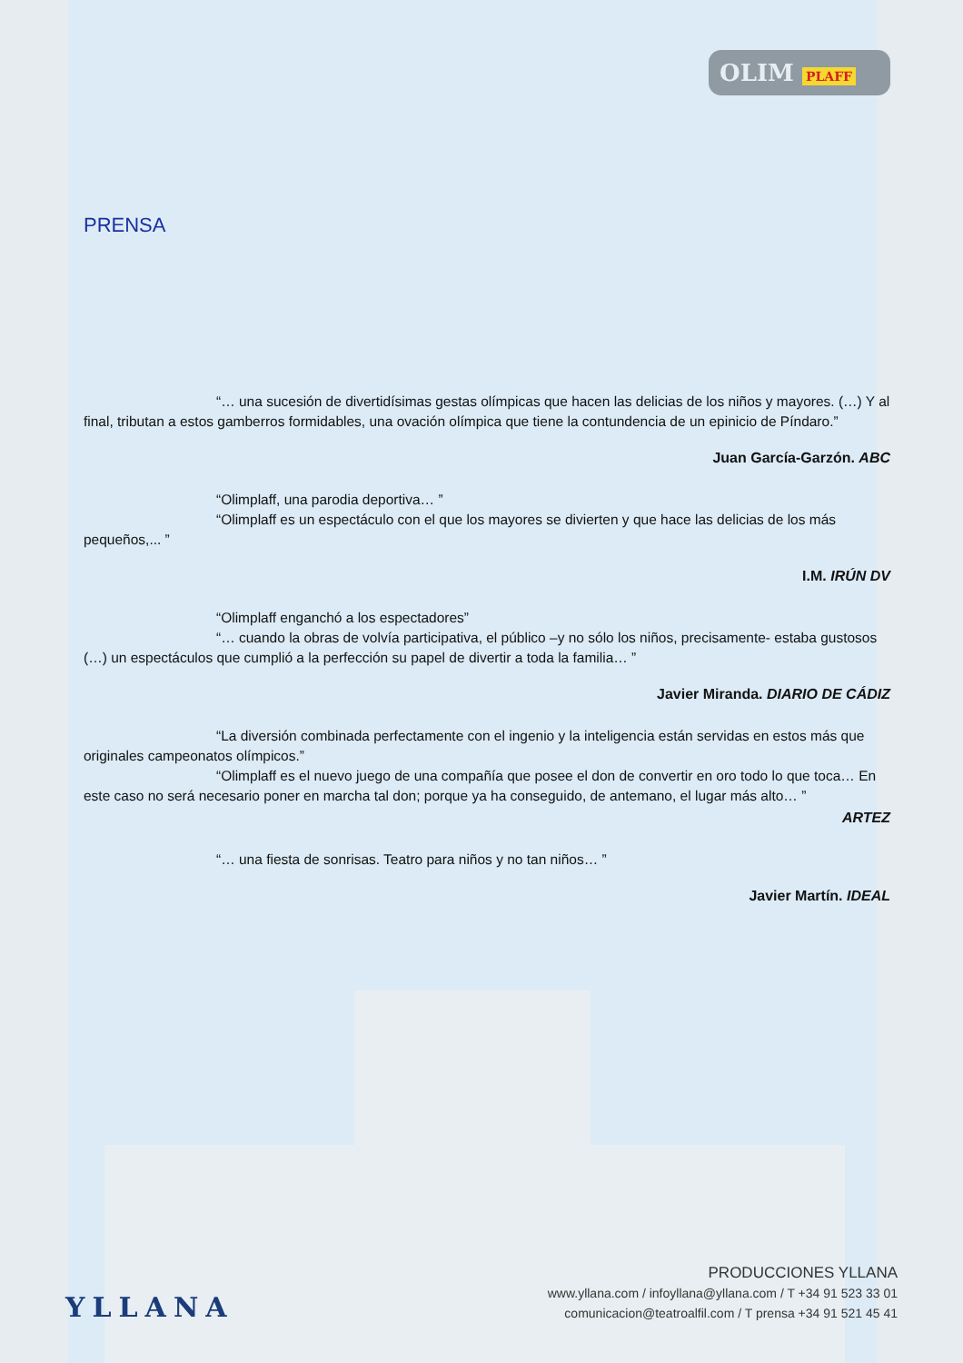OLIM PLAFF
PRENSA
“… una sucesión de divertidísimas gestas olímpicas que hacen las delicias de los niños y mayores. (…) Y al final, tributan a estos gamberros formidables, una ovación olímpica que tiene la contundencia de un epinicio de Píndaro.”
Juan García-Garzón. ABC
“Olimplaff, una parodia deportiva… ”
“Olimplaff es un espectáculo con el que los mayores se divierten y que hace las delicias de los más pequeños,... ”
I.M. IRÚN DV
“Olimplaff enganchó a los espectadores”
“… cuando la obras de volvía participativa, el público –y no sólo los niños, precisamente- estaba gustosos (…) un espectáculos que cumplió a la perfección su papel de divertir a toda la familia… ”
Javier Miranda. DIARIO DE CÁDIZ
“La diversión combinada perfectamente con el ingenio y la inteligencia están servidas en estos más que originales campeonatos olímpicos.”
“Olimplaff es el nuevo juego de una compañía que posee el don de convertir en oro todo lo que toca… En este caso no será necesario poner en marcha tal don; porque ya ha conseguido, de antemano, el lugar más alto… ”
ARTEZ
“… una fiesta de sonrisas. Teatro para niños y no tan niños… ”
Javier Martín. IDEAL
YLLANA
PRODUCCIONES YLLANA
www.yllana.com / infoyllana@yllana.com / T +34 91 523 33 01
comunicacion@teatroalfil.com / T prensa +34 91 521 45 41